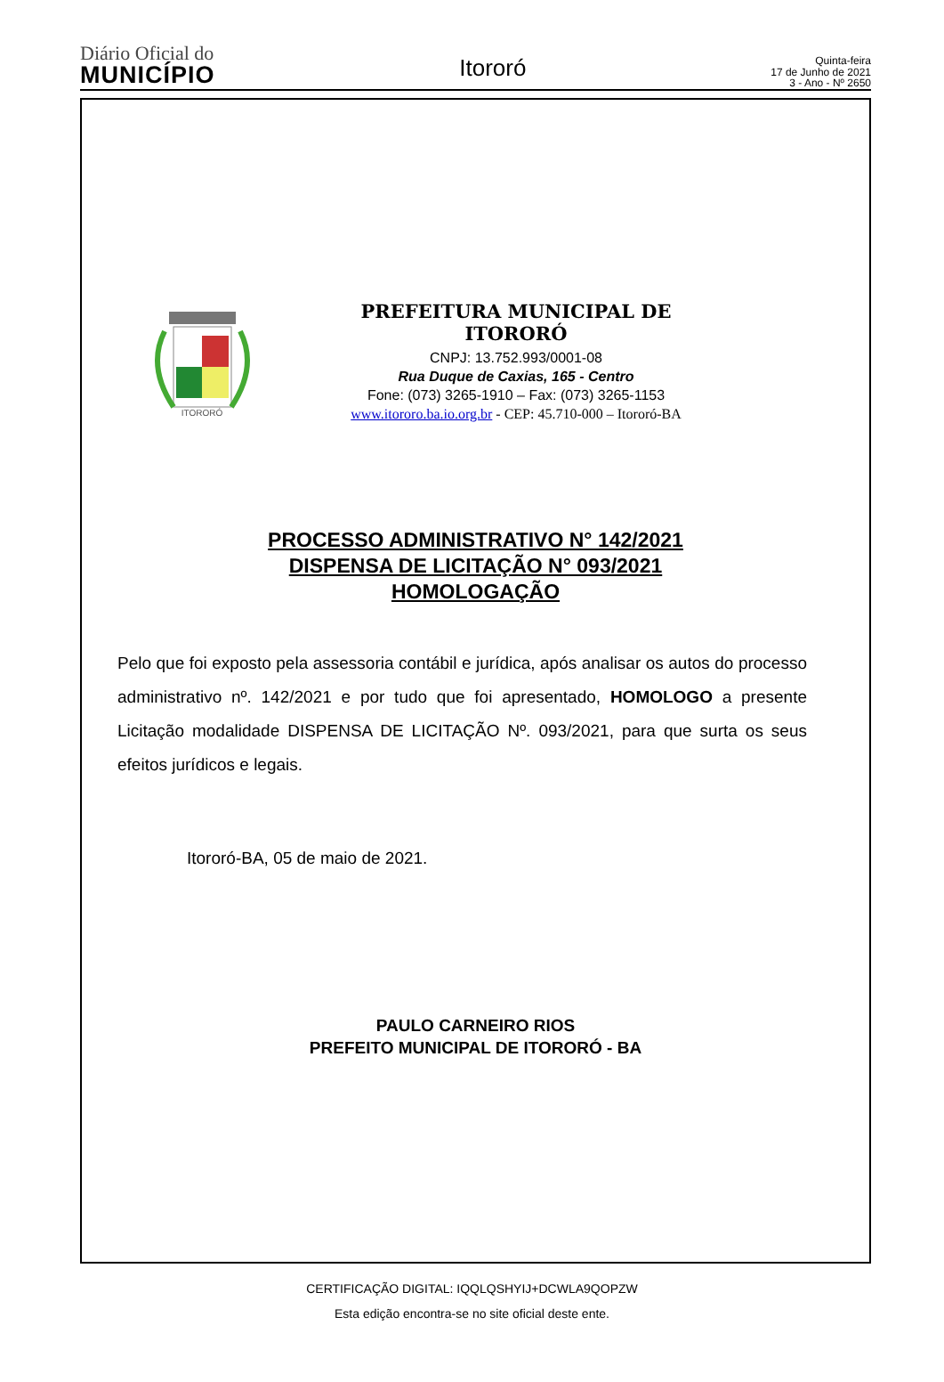Diário Oficial do
MUNICÍPIO
Itororó
Quinta-feira
17 de Junho de 2021
3 - Ano - Nº 2650
ITORORÓ
PREFEITURA MUNICIPAL DE ITORORÓ
CNPJ: 13.752.993/0001-08
Rua Duque de Caxias, 165 - Centro
Fone: (073) 3265-1910 – Fax: (073) 3265-1153
www.itororo.ba.io.org.br - CEP: 45.710-000 – Itororó-BA
PROCESSO ADMINISTRATIVO N° 142/2021
DISPENSA DE LICITAÇÃO N° 093/2021
HOMOLOGAÇÃO
Pelo que foi exposto pela assessoria contábil e jurídica, após analisar os autos do processo administrativo nº. 142/2021 e por tudo que foi apresentado, HOMOLOGO a presente Licitação modalidade DISPENSA DE LICITAÇÃO Nº. 093/2021, para que surta os seus efeitos jurídicos e legais.
Itororó-BA, 05 de maio de 2021.
PAULO CARNEIRO RIOS
PREFEITO MUNICIPAL DE ITORORÓ - BA
CERTIFICAÇÃO DIGITAL: IQQLQSHYIJ+DCWLA9QOPZW
Esta edição encontra-se no site oficial deste ente.